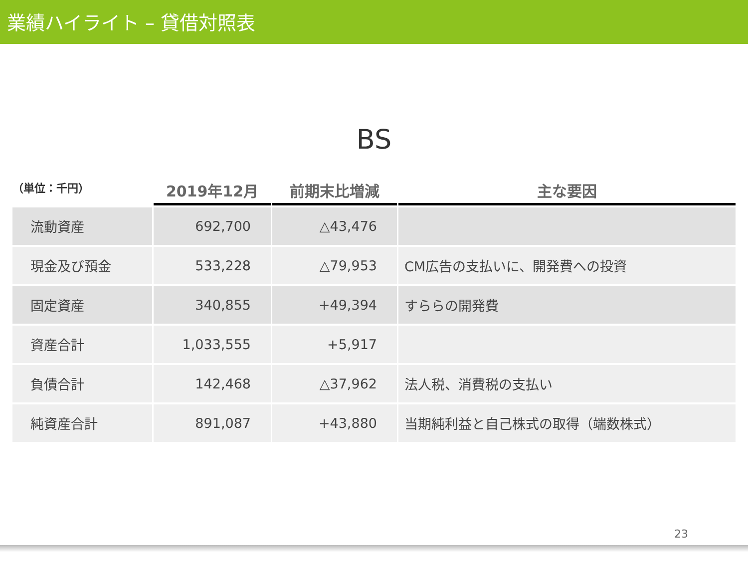業績ハイライト – 貸借対照表
BS
| （単位：千円） | 2019年12月 | 前期末比増減 | 主な要因 |
| --- | --- | --- | --- |
| 流動資産 | 692,700 | △43,476 | |
| 現金及び預金 | 533,228 | △79,953 | CM広告の支払いに、開発費への投資 |
| 固定資産 | 340,855 | +49,394 | すららの開発費 |
| 資産合計 | 1,033,555 | +5,917 | |
| 負債合計 | 142,468 | △37,962 | 法人税、消費税の支払い |
| 純資産合計 | 891,087 | +43,880 | 当期純利益と自己株式の取得（端数株式） |
23